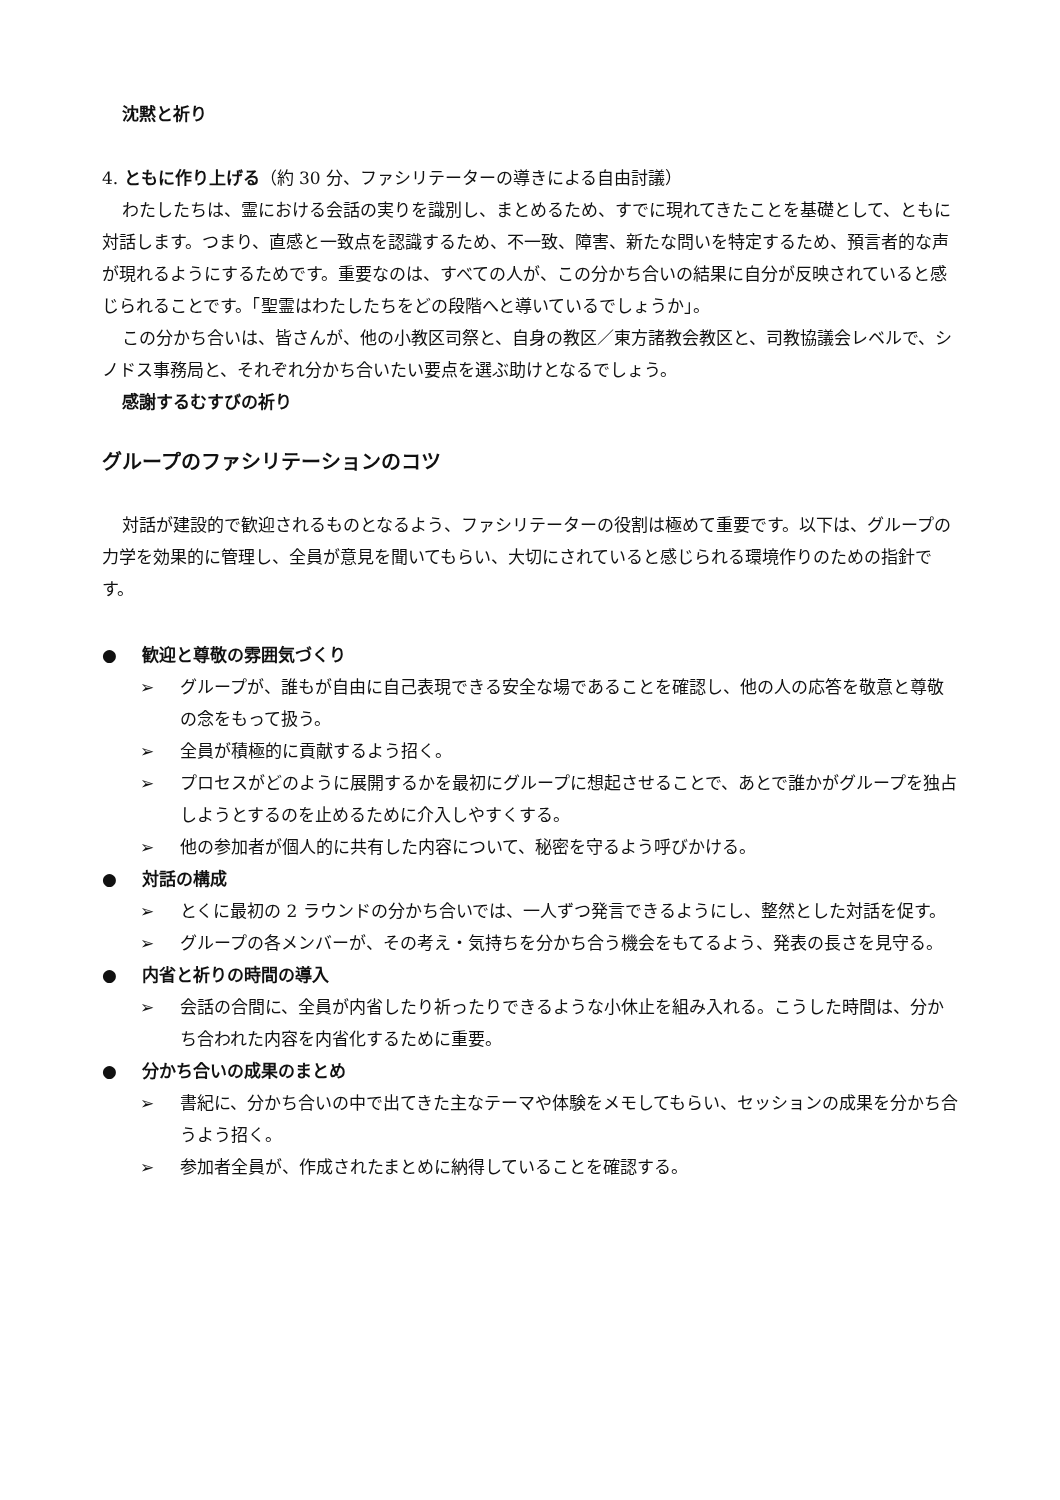沈黙と祈り
4. ともに作り上げる（約 30 分、ファシリテーターの導きによる自由討議）
わたしたちは、霊における会話の実りを識別し、まとめるため、すでに現れてきたことを基礎として、ともに対話します。つまり、直感と一致点を認識するため、不一致、障害、新たな問いを特定するため、預言者的な声が現れるようにするためです。重要なのは、すべての人が、この分かち合いの結果に自分が反映されていると感じられることです。「聖霊はわたしたちをどの段階へと導いているでしょうか」。
この分かち合いは、皆さんが、他の小教区司祭と、自身の教区／東方諸教会教区と、司教協議会レベルで、シノドス事務局と、それぞれ分かち合いたい要点を選ぶ助けとなるでしょう。
感謝するむすびの祈り
グループのファシリテーションのコツ
対話が建設的で歓迎されるものとなるよう、ファシリテーターの役割は極めて重要です。以下は、グループの力学を効果的に管理し、全員が意見を聞いてもらい、大切にされていると感じられる環境作りのための指針です。
● 歓迎と尊敬の雰囲気づくり
➢ グループが、誰もが自由に自己表現できる安全な場であることを確認し、他の人の応答を敬意と尊敬の念をもって扱う。
➢ 全員が積極的に貢献するよう招く。
➢ プロセスがどのように展開するかを最初にグループに想起させることで、あとで誰かがグループを独占しようとするのを止めるために介入しやすくする。
➢ 他の参加者が個人的に共有した内容について、秘密を守るよう呼びかける。
● 対話の構成
➢ とくに最初の 2 ラウンドの分かち合いでは、一人ずつ発言できるようにし、整然とした対話を促す。
➢ グループの各メンバーが、その考え・気持ちを分かち合う機会をもてるよう、発表の長さを見守る。
● 内省と祈りの時間の導入
➢ 会話の合間に、全員が内省したり祈ったりできるような小休止を組み入れる。こうした時間は、分かち合われた内容を内省化するために重要。
● 分かち合いの成果のまとめ
➢ 書紀に、分かち合いの中で出てきた主なテーマや体験をメモしてもらい、セッションの成果を分かち合うよう招く。
➢ 参加者全員が、作成されたまとめに納得していることを確認する。